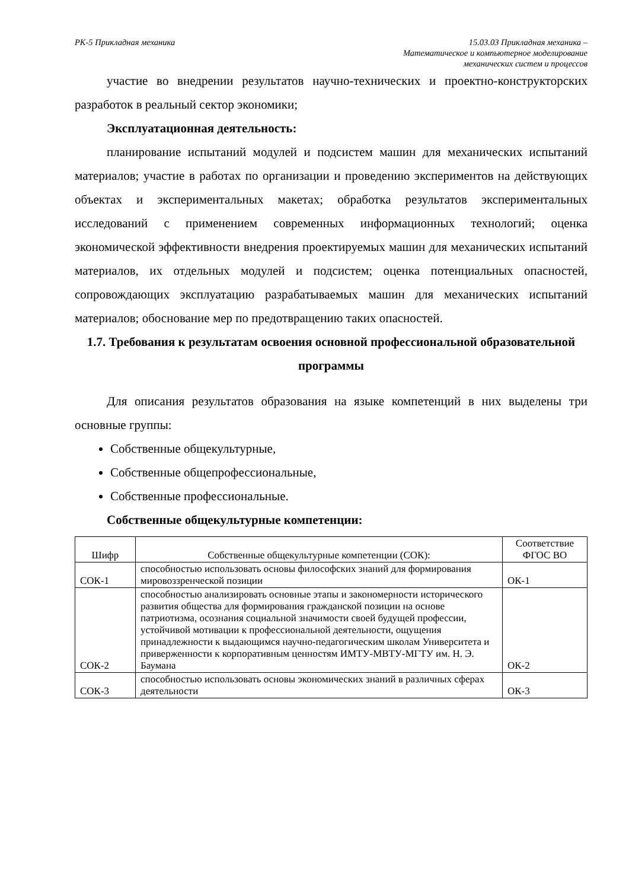РК-5 Прикладная механика 15.03.03 Прикладная механика –
Математическое и компьютерное моделирование
механических систем и процессов
участие во внедрении результатов научно-технических и проектно-конструкторских разработок в реальный сектор экономики;
Эксплуатационная деятельность:
планирование испытаний модулей и подсистем машин для механических испытаний материалов; участие в работах по организации и проведению экспериментов на действующих объектах и экспериментальных макетах; обработка результатов экспериментальных исследований с применением современных информационных технологий; оценка экономической эффективности внедрения проектируемых машин для механических испытаний материалов, их отдельных модулей и подсистем; оценка потенциальных опасностей, сопровождающих эксплуатацию разрабатываемых машин для механических испытаний материалов; обоснование мер по предотвращению таких опасностей.
1.7. Требования к результатам освоения основной профессиональной образовательной программы
Для описания результатов образования на языке компетенций в них выделены три основные группы:
Собственные общекультурные,
Собственные общепрофессиональные,
Собственные профессиональные.
Собственные общекультурные компетенции:
| Шифр | Собственные общекультурные компетенции (СОК): | Соответствие ФГОС ВО |
| СОК-1 | способностью использовать основы философских знаний для формирования мировоззренческой позиции | ОК-1 |
| СОК-2 | способностью анализировать основные этапы и закономерности исторического развития общества для формирования гражданской позиции на основе патриотизма, осознания социальной значимости своей будущей профессии, устойчивой мотивации к профессиональной деятельности, ощущения принадлежности к выдающимся научно-педагогическим школам Университета и приверженности к корпоративным ценностям ИМТУ-МВТУ-МГТУ им. Н. Э. Баумана | ОК-2 |
| СОК-3 | способностью использовать основы экономических знаний в различных сферах деятельности | ОК-3 |